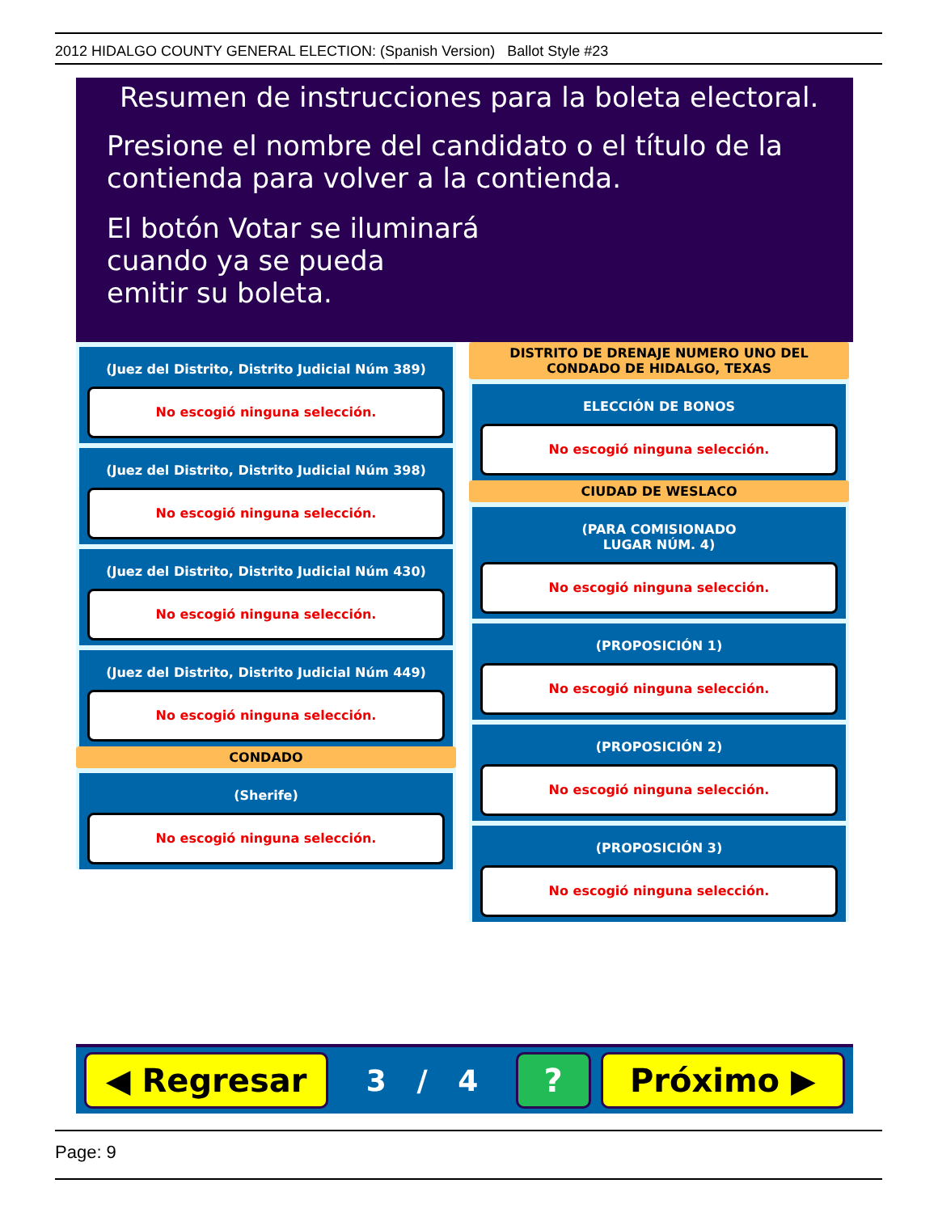2012 HIDALGO COUNTY GENERAL ELECTION: (Spanish Version) Ballot Style #23
Resumen de instrucciones para la boleta electoral.
Presione el nombre del candidato o el título de la
contienda para volver a la contienda.
El botón Votar se iluminará
cuando ya se pueda
emitir su boleta.
(Juez del Distrito, Distrito Judicial Núm 389)
No escogió ninguna selección.
(Juez del Distrito, Distrito Judicial Núm 398)
No escogió ninguna selección.
(Juez del Distrito, Distrito Judicial Núm 430)
No escogió ninguna selección.
(Juez del Distrito, Distrito Judicial Núm 449)
No escogió ninguna selección.
CONDADO
(Sherife)
No escogió ninguna selección.
DISTRITO DE DRENAJE NUMERO UNO DEL CONDADO DE HIDALGO, TEXAS
ELECCIÓN DE BONOS
No escogió ninguna selección.
CIUDAD DE WESLACO
(PARA COMISIONADO
LUGAR NÚM. 4)
No escogió ninguna selección.
(PROPOSICIÓN 1)
No escogió ninguna selección.
(PROPOSICIÓN 2)
No escogió ninguna selección.
(PROPOSICIÓN 3)
No escogió ninguna selección.
◀ Regresar
3 / 4
? Próximo ▶
Page: 9